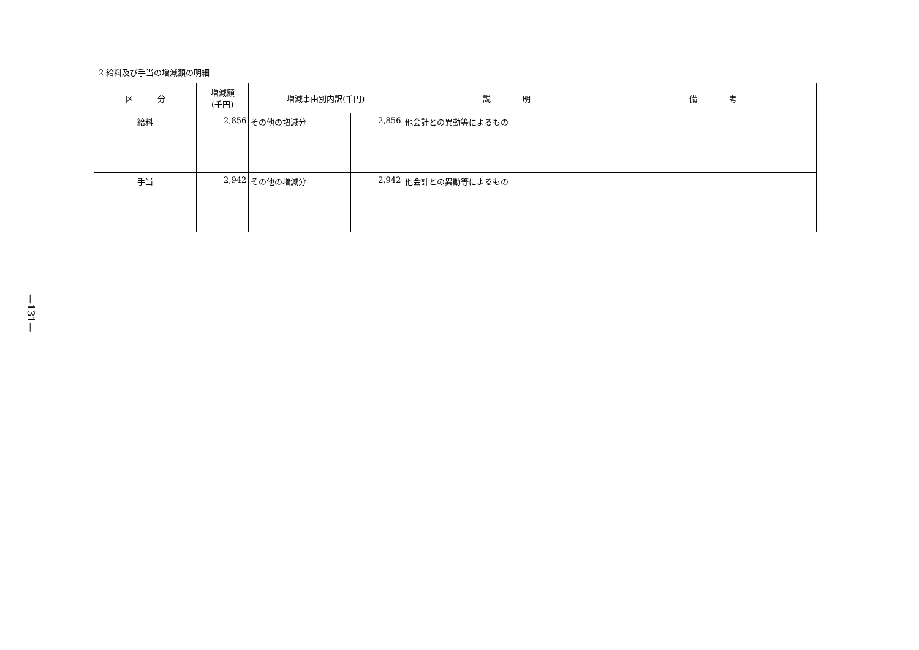—131—
2 給料及び手当の増減額の明細
| 区 分 | 増減額 (千円) | 増減事由別内訳(千円) | | 説 明 | 備 考 |
| --- | --- | --- | --- | --- | --- |
| 給料 | 2,856 | その他の増減分 | 2,856 | 他会計との異動等によるもの | |
| 手当 | 2,942 | その他の増減分 | 2,942 | 他会計との異動等によるもの | |